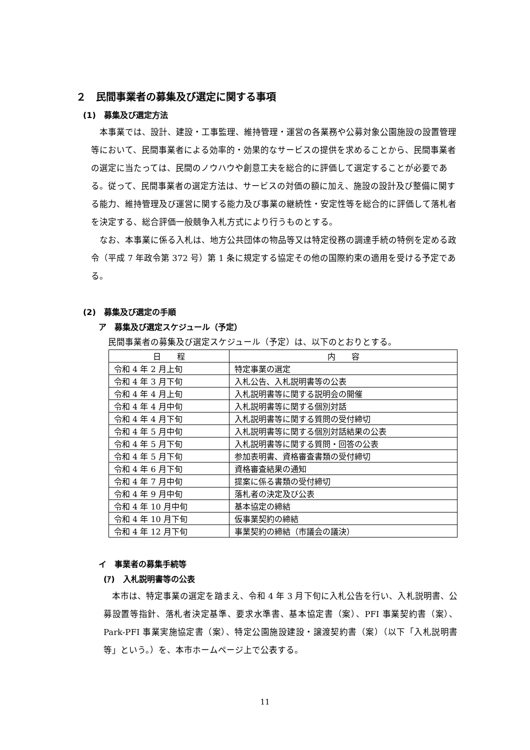２　民間事業者の募集及び選定に関する事項
(1)　募集及び選定方法
本事業では、設計、建設・工事監理、維持管理・運営の各業務や公募対象公園施設の設置管理等において、民間事業者による効率的・効果的なサービスの提供を求めることから、民間事業者の選定に当たっては、民間のノウハウや創意工夫を総合的に評価して選定することが必要である。従って、民間事業者の選定方法は、サービスの対価の額に加え、施設の設計及び整備に関する能力、維持管理及び運営に関する能力及び事業の継続性・安定性等を総合的に評価して落札者を決定する、総合評価一般競争入札方式により行うものとする。
なお、本事業に係る入札は、地方公共団体の物品等又は特定役務の調達手続の特例を定める政令（平成 7 年政令第 372 号）第 1 条に規定する協定その他の国際約束の適用を受ける予定である。
(2)　募集及び選定の手順
ア　募集及び選定スケジュール（予定）
民間事業者の募集及び選定スケジュール（予定）は、以下のとおりとする。
| 日 程 | 内 容 |
| --- | --- |
| 令和 4 年 2 月上旬 | 特定事業の選定 |
| 令和 4 年 3 月下旬 | 入札公告、入札説明書等の公表 |
| 令和 4 年 4 月上旬 | 入札説明書等に関する説明会の開催 |
| 令和 4 年 4 月中旬 | 入札説明書等に関する個別対話 |
| 令和 4 年 4 月下旬 | 入札説明書等に関する質問の受付締切 |
| 令和 4 年 5 月中旬 | 入札説明書等に関する個別対話結果の公表 |
| 令和 4 年 5 月下旬 | 入札説明書等に関する質問・回答の公表 |
| 令和 4 年 5 月下旬 | 参加表明書、資格審査書類の受付締切 |
| 令和 4 年 6 月下旬 | 資格審査結果の通知 |
| 令和 4 年 7 月中旬 | 提案に係る書類の受付締切 |
| 令和 4 年 9 月中旬 | 落札者の決定及び公表 |
| 令和 4 年 10 月中旬 | 基本協定の締結 |
| 令和 4 年 10 月下旬 | 仮事業契約の締結 |
| 令和 4 年 12 月下旬 | 事業契約の締結（市議会の議決） |
イ　事業者の募集手続等
(ｱ)　入札説明書等の公表
本市は、特定事業の選定を踏まえ、令和 4 年 3 月下旬に入札公告を行い、入札説明書、公募設置等指針、落札者決定基準、要求水準書、基本協定書（案）、PFI 事業契約書（案）、Park-PFI 事業実施協定書（案）、特定公園施設建設・譲渡契約書（案）（以下「入札説明書等」という。）を、本市ホームページ上で公表する。
11